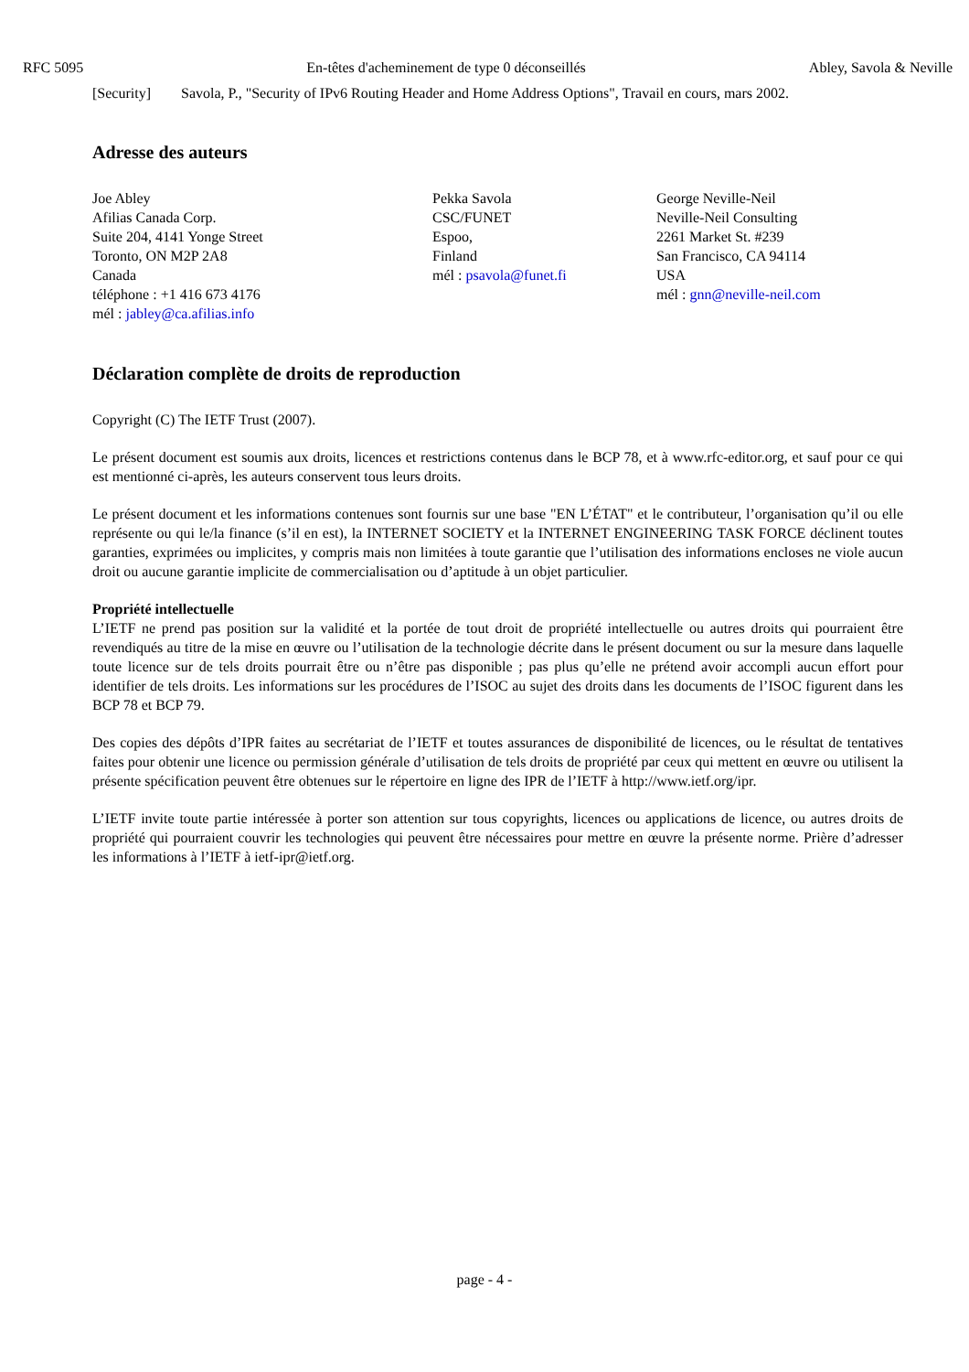RFC 5095 En-têtes d'acheminement de type 0 déconseillés Abley, Savola & Neville
[Security] Savola, P., "Security of IPv6 Routing Header and Home Address Options", Travail en cours, mars 2002.
Adresse des auteurs
Joe Abley
Afilias Canada Corp.
Suite 204, 4141 Yonge Street
Toronto, ON M2P 2A8
Canada
téléphone : +1 416 673 4176
mél : jabley@ca.afilias.info
Pekka Savola
CSC/FUNET
Espoo,
Finland
mél : psavola@funet.fi
George Neville-Neil
Neville-Neil Consulting
2261 Market St. #239
San Francisco, CA 94114
USA
mél : gnn@neville-neil.com
Déclaration complète de droits de reproduction
Copyright (C) The IETF Trust (2007).
Le présent document est soumis aux droits, licences et restrictions contenus dans le BCP 78, et à www.rfc-editor.org, et sauf pour ce qui est mentionné ci-après, les auteurs conservent tous leurs droits.
Le présent document et les informations contenues sont fournis sur une base "EN L’ÉTAT" et le contributeur, l’organisation qu’il ou elle représente ou qui le/la finance (s’il en est), la INTERNET SOCIETY et la INTERNET ENGINEERING TASK FORCE déclinent toutes garanties, exprimées ou implicites, y compris mais non limitées à toute garantie que l’utilisation des informations encloses ne viole aucun droit ou aucune garantie implicite de commercialisation ou d’aptitude à un objet particulier.
Propriété intellectuelle
L’IETF ne prend pas position sur la validité et la portée de tout droit de propriété intellectuelle ou autres droits qui pourraient être revendiqués au titre de la mise en œuvre ou l’utilisation de la technologie décrite dans le présent document ou sur la mesure dans laquelle toute licence sur de tels droits pourrait être ou n’être pas disponible ; pas plus qu’elle ne prétend avoir accompli aucun effort pour identifier de tels droits. Les informations sur les procédures de l’ISOC au sujet des droits dans les documents de l’ISOC figurent dans les BCP 78 et BCP 79.
Des copies des dépôts d’IPR faites au secrétariat de l’IETF et toutes assurances de disponibilité de licences, ou le résultat de tentatives faites pour obtenir une licence ou permission générale d’utilisation de tels droits de propriété par ceux qui mettent en œuvre ou utilisent la présente spécification peuvent être obtenues sur le répertoire en ligne des IPR de l’IETF à http://www.ietf.org/ipr.
L’IETF invite toute partie intéressée à porter son attention sur tous copyrights, licences ou applications de licence, ou autres droits de propriété qui pourraient couvrir les technologies qui peuvent être nécessaires pour mettre en œuvre la présente norme. Prière d’adresser les informations à l’IETF à ietf-ipr@ietf.org.
page - 4 -